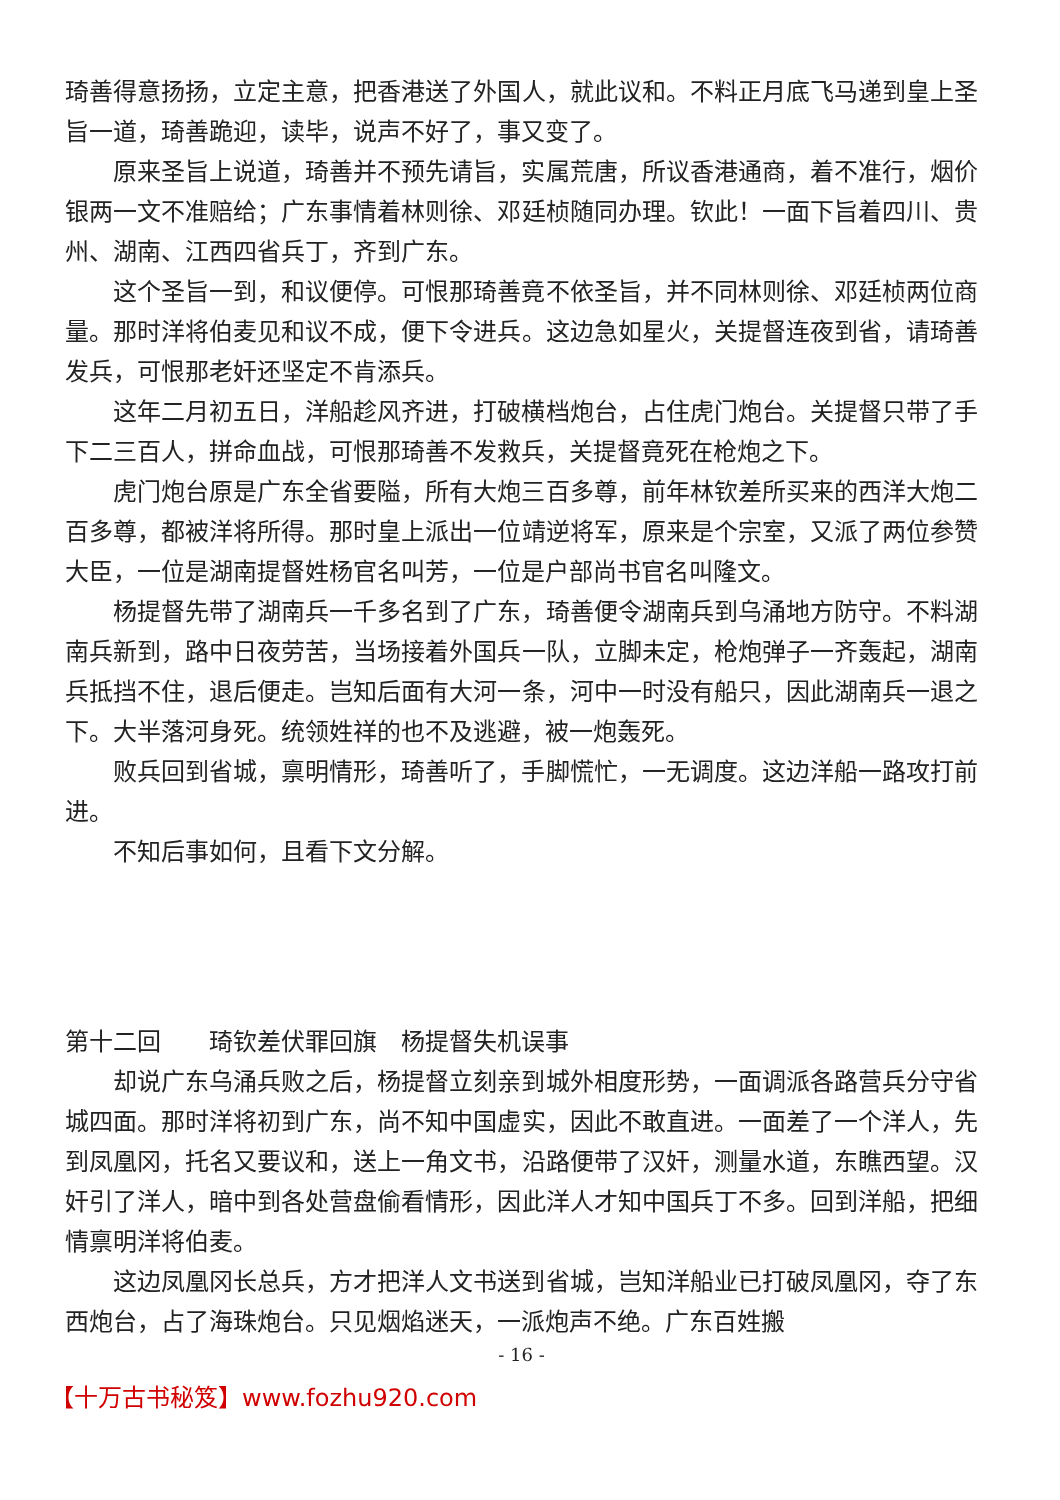琦善得意扬扬，立定主意，把香港送了外国人，就此议和。不料正月底飞马递到皇上圣旨一道，琦善跪迎，读毕，说声不好了，事又变了。
原来圣旨上说道，琦善并不预先请旨，实属荒唐，所议香港通商，着不准行，烟价银两一文不准赔给；广东事情着林则徐、邓廷桢随同办理。钦此！一面下旨着四川、贵州、湖南、江西四省兵丁，齐到广东。
这个圣旨一到，和议便停。可恨那琦善竟不依圣旨，并不同林则徐、邓廷桢两位商量。那时洋将伯麦见和议不成，便下令进兵。这边急如星火，关提督连夜到省，请琦善发兵，可恨那老奸还坚定不肯添兵。
这年二月初五日，洋船趁风齐进，打破横档炮台，占住虎门炮台。关提督只带了手下二三百人，拼命血战，可恨那琦善不发救兵，关提督竟死在枪炮之下。
虎门炮台原是广东全省要隘，所有大炮三百多尊，前年林钦差所买来的西洋大炮二百多尊，都被洋将所得。那时皇上派出一位靖逆将军，原来是个宗室，又派了两位参赞大臣，一位是湖南提督姓杨官名叫芳，一位是户部尚书官名叫隆文。
杨提督先带了湖南兵一千多名到了广东，琦善便令湖南兵到乌涌地方防守。不料湖南兵新到，路中日夜劳苦，当场接着外国兵一队，立脚未定，枪炮弹子一齐轰起，湖南兵抵挡不住，退后便走。岂知后面有大河一条，河中一时没有船只，因此湖南兵一退之下。大半落河身死。统领姓祥的也不及逃避，被一炮轰死。
败兵回到省城，禀明情形，琦善听了，手脚慌忙，一无调度。这边洋船一路攻打前进。
不知后事如何，且看下文分解。
第十二回　　琦钦差伏罪回旗　杨提督失机误事
却说广东乌涌兵败之后，杨提督立刻亲到城外相度形势，一面调派各路营兵分守省城四面。那时洋将初到广东，尚不知中国虚实，因此不敢直进。一面差了一个洋人，先到凤凰冈，托名又要议和，送上一角文书，沿路便带了汉奸，测量水道，东瞧西望。汉奸引了洋人，暗中到各处营盘偷看情形，因此洋人才知中国兵丁不多。回到洋船，把细情禀明洋将伯麦。
这边凤凰冈长总兵，方才把洋人文书送到省城，岂知洋船业已打破凤凰冈，夺了东西炮台，占了海珠炮台。只见烟焰迷天，一派炮声不绝。广东百姓搬
- 16 -
【十万古书秘笈】www.fozhu920.com